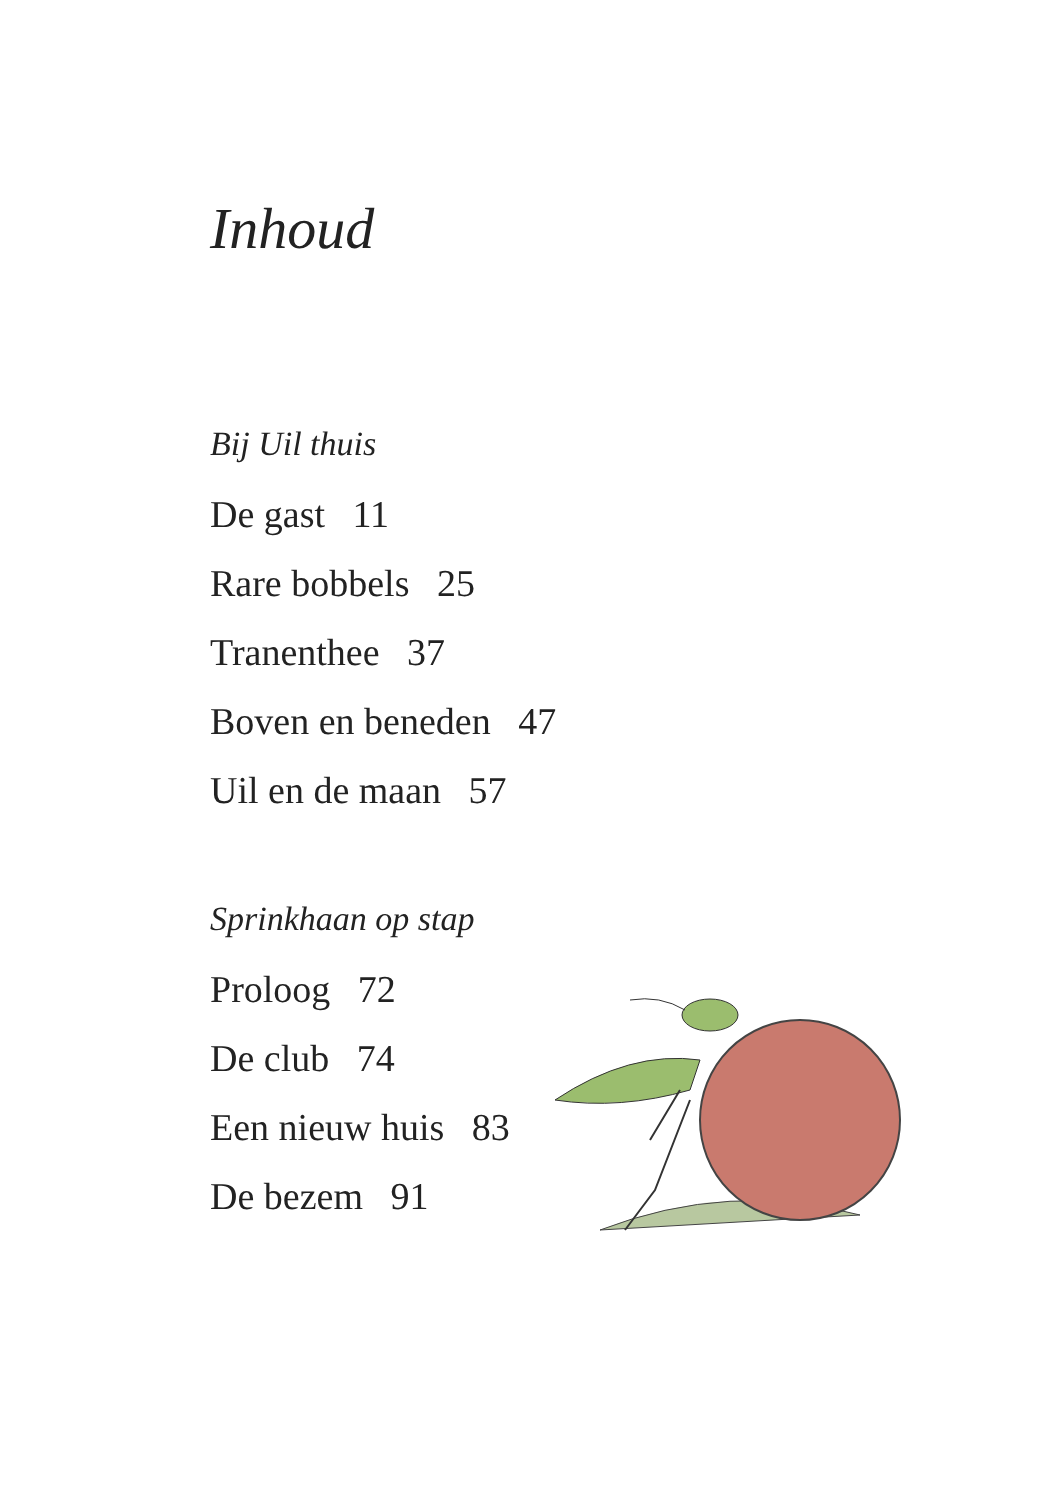Inhoud
Bij Uil thuis
De gast 11
Rare bobbels 25
Tranenthee 37
Boven en beneden 47
Uil en de maan 57
Sprinkhaan op stap
Proloog 72
De club 74
Een nieuw huis 83
De bezem 91